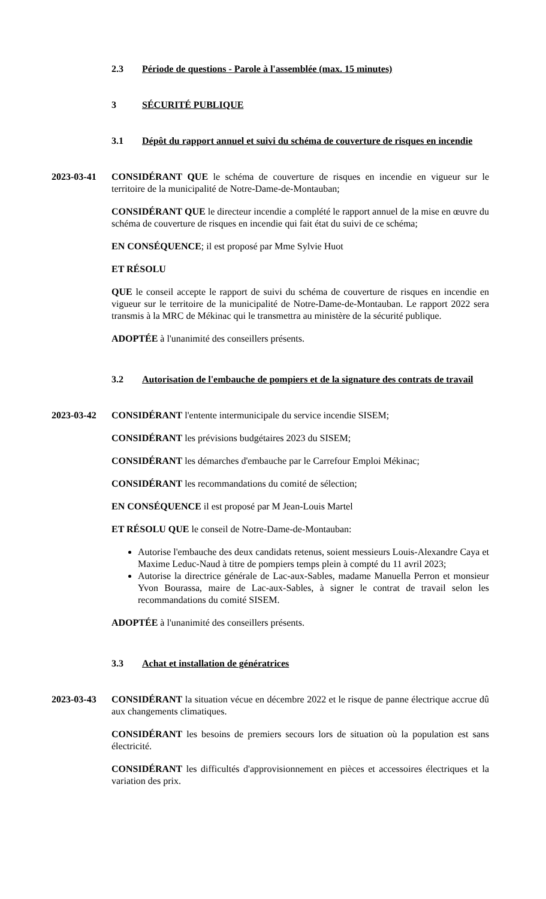2.3 Période de questions - Parole à l'assemblée (max. 15 minutes)
3 SÉCURITÉ PUBLIQUE
3.1 Dépôt du rapport annuel et suivi du schéma de couverture de risques en incendie
2023-03-41 CONSIDÉRANT QUE le schéma de couverture de risques en incendie en vigueur sur le territoire de la municipalité de Notre-Dame-de-Montauban;
CONSIDÉRANT QUE le directeur incendie a complété le rapport annuel de la mise en œuvre du schéma de couverture de risques en incendie qui fait état du suivi de ce schéma;
EN CONSÉQUENCE; il est proposé par Mme Sylvie Huot
ET RÉSOLU
QUE le conseil accepte le rapport de suivi du schéma de couverture de risques en incendie en vigueur sur le territoire de la municipalité de Notre-Dame-de-Montauban. Le rapport 2022 sera transmis à la MRC de Mékinac qui le transmettra au ministère de la sécurité publique.
ADOPTÉE à l'unanimité des conseillers présents.
3.2 Autorisation de l'embauche de pompiers et de la signature des contrats de travail
2023-03-42 CONSIDÉRANT l'entente intermunicipale du service incendie SISEM;
CONSIDÉRANT les prévisions budgétaires 2023 du SISEM;
CONSIDÉRANT les démarches d'embauche par le Carrefour Emploi Mékinac;
CONSIDÉRANT les recommandations du comité de sélection;
EN CONSÉQUENCE il est proposé par M Jean-Louis Martel
ET RÉSOLU QUE le conseil de Notre-Dame-de-Montauban:
Autorise l'embauche des deux candidats retenus, soient messieurs Louis-Alexandre Caya et Maxime Leduc-Naud à titre de pompiers temps plein à compté du 11 avril 2023;
Autorise la directrice générale de Lac-aux-Sables, madame Manuella Perron et monsieur Yvon Bourassa, maire de Lac-aux-Sables, à signer le contrat de travail selon les recommandations du comité SISEM.
ADOPTÉE à l'unanimité des conseillers présents.
3.3 Achat et installation de génératrices
2023-03-43 CONSIDÉRANT la situation vécue en décembre 2022 et le risque de panne électrique accrue dû aux changements climatiques.
CONSIDÉRANT les besoins de premiers secours lors de situation où la population est sans électricité.
CONSIDÉRANT les difficultés d'approvisionnement en pièces et accessoires électriques et la variation des prix.